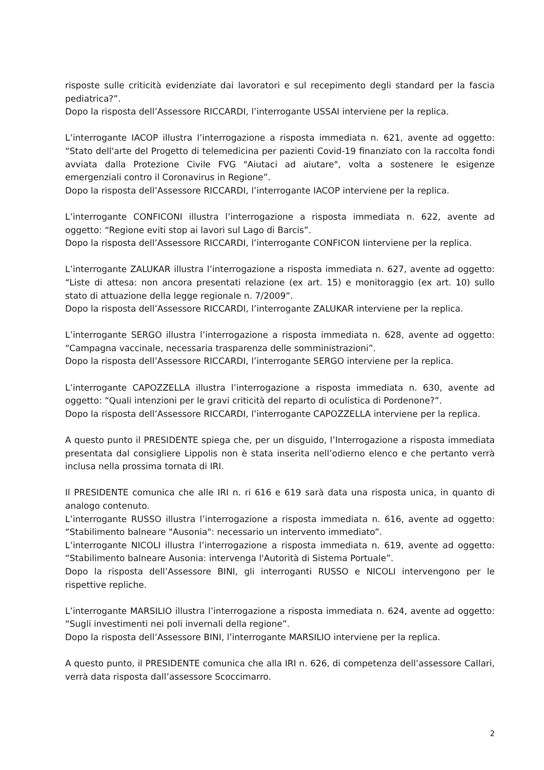risposte sulle criticità evidenziate dai lavoratori e sul recepimento degli standard per la fascia pediatrica?”.
Dopo la risposta dell’Assessore RICCARDI, l’interrogante USSAI interviene per la replica.
L’interrogante IACOP illustra l’interrogazione a risposta immediata n. 621, avente ad oggetto: “Stato dell'arte del Progetto di telemedicina per pazienti Covid-19 finanziato con la raccolta fondi avviata dalla Protezione Civile FVG "Aiutaci ad aiutare", volta a sostenere le esigenze emergenziali contro il Coronavirus in Regione”.
Dopo la risposta dell’Assessore RICCARDI, l’interrogante IACOP interviene per la replica.
L’interrogante CONFICONI illustra l’interrogazione a risposta immediata n. 622, avente ad oggetto: “Regione eviti stop ai lavori sul Lago di Barcis”.
Dopo la risposta dell’Assessore RICCARDI, l’interrogante CONFICON Iinterviene per la replica.
L’interrogante ZALUKAR illustra l’interrogazione a risposta immediata n. 627, avente ad oggetto: “Liste di attesa: non ancora presentati relazione (ex art. 15) e monitoraggio (ex art. 10) sullo stato di attuazione della legge regionale n. 7/2009”.
Dopo la risposta dell’Assessore RICCARDI, l’interrogante ZALUKAR interviene per la replica.
L’interrogante SERGO illustra l’interrogazione a risposta immediata n. 628, avente ad oggetto: “Campagna vaccinale, necessaria trasparenza delle somministrazioni”.
Dopo la risposta dell’Assessore RICCARDI, l’interrogante SERGO interviene per la replica.
L’interrogante CAPOZZELLA illustra l’interrogazione a risposta immediata n. 630, avente ad oggetto: “Quali intenzioni per le gravi criticità del reparto di oculistica di Pordenone?”.
Dopo la risposta dell’Assessore RICCARDI, l’interrogante CAPOZZELLA interviene per la replica.
A questo punto il PRESIDENTE spiega che, per un disguido, l’Interrogazione a risposta immediata presentata dal consigliere Lippolis non è stata inserita nell’odierno elenco e che pertanto verrà inclusa nella prossima tornata di IRI.
Il PRESIDENTE comunica che alle IRI n. ri 616 e 619 sarà data una risposta unica, in quanto di analogo contenuto.
L’interrogante RUSSO illustra l’interrogazione a risposta immediata n. 616, avente ad oggetto: “Stabilimento balneare "Ausonia": necessario un intervento immediato”.
L’interrogante NICOLI illustra l’interrogazione a risposta immediata n. 619, avente ad oggetto: “Stabilimento balneare Ausonia: intervenga l'Autorità di Sistema Portuale”.
Dopo la risposta dell’Assessore BINI, gli interroganti RUSSO e NICOLI intervengono per le rispettive repliche.
L’interrogante MARSILIO illustra l’interrogazione a risposta immediata n. 624, avente ad oggetto: “Sugli investimenti nei poli invernali della regione”.
Dopo la risposta dell’Assessore BINI, l’interrogante MARSILIO interviene per la replica.
A questo punto, il PRESIDENTE comunica che alla IRI n. 626, di competenza dell’assessore Callari, verrà data risposta dall’assessore Scoccimarro.
2